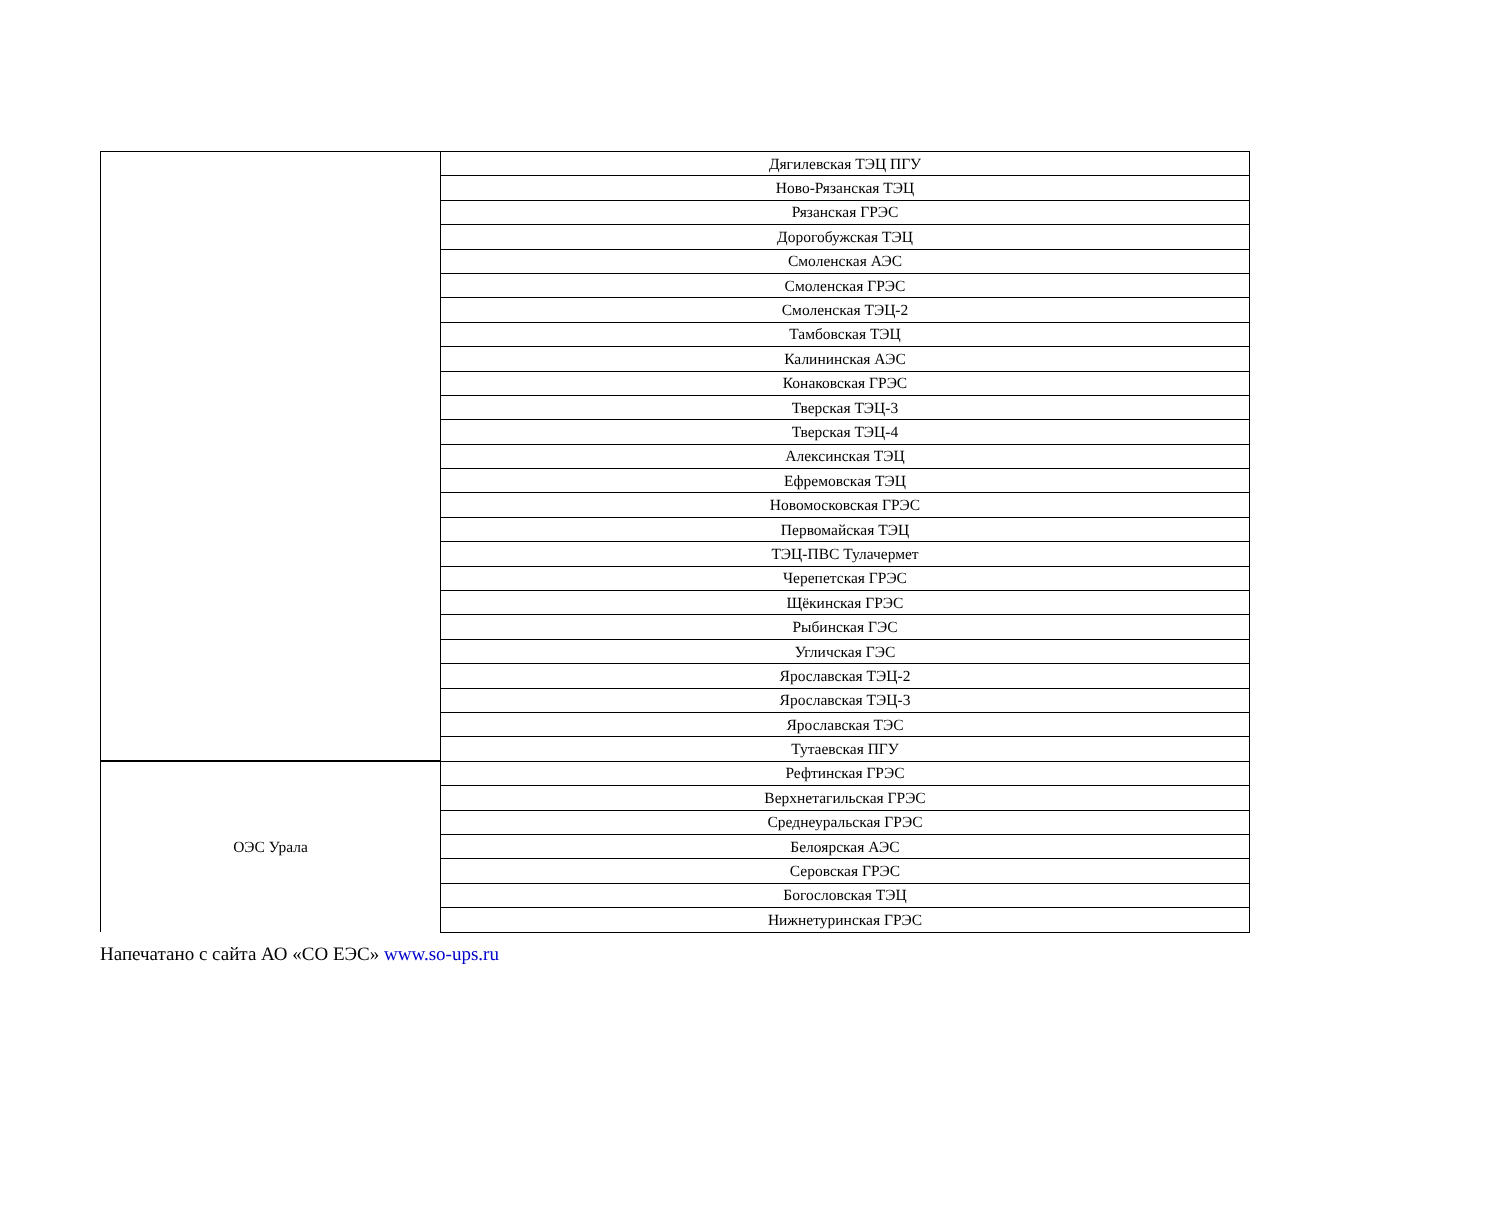| | Дягилевская ТЭЦ ПГУ |
| | Ново-Рязанская ТЭЦ |
| | Рязанская ГРЭС |
| | Дорогобужская ТЭЦ |
| | Смоленская АЭС |
| | Смоленская ГРЭС |
| | Смоленская ТЭЦ-2 |
| | Тамбовская ТЭЦ |
| | Калининская АЭС |
| | Конаковская ГРЭС |
| | Тверская ТЭЦ-3 |
| | Тверская ТЭЦ-4 |
| | Алексинская ТЭЦ |
| | Ефремовская ТЭЦ |
| | Новомосковская ГРЭС |
| | Первомайская ТЭЦ |
| | ТЭЦ-ПВС Тулачермет |
| | Черепетская ГРЭС |
| | Щёкинская ГРЭС |
| | Рыбинская ГЭС |
| | Угличская ГЭС |
| | Ярославская ТЭЦ-2 |
| | Ярославская ТЭЦ-3 |
| | Ярославская ТЭС |
| | Тутаевская ПГУ |
| ОЭС Урала | Рефтинская ГРЭС |
| | Верхнетагильская ГРЭС |
| | Среднеуральская ГРЭС |
| | Белоярская АЭС |
| | Серовская ГРЭС |
| | Богословская ТЭЦ |
| | Нижнетуринская ГРЭС |
Напечатано с сайта АО «СО ЕЭС» www.so-ups.ru